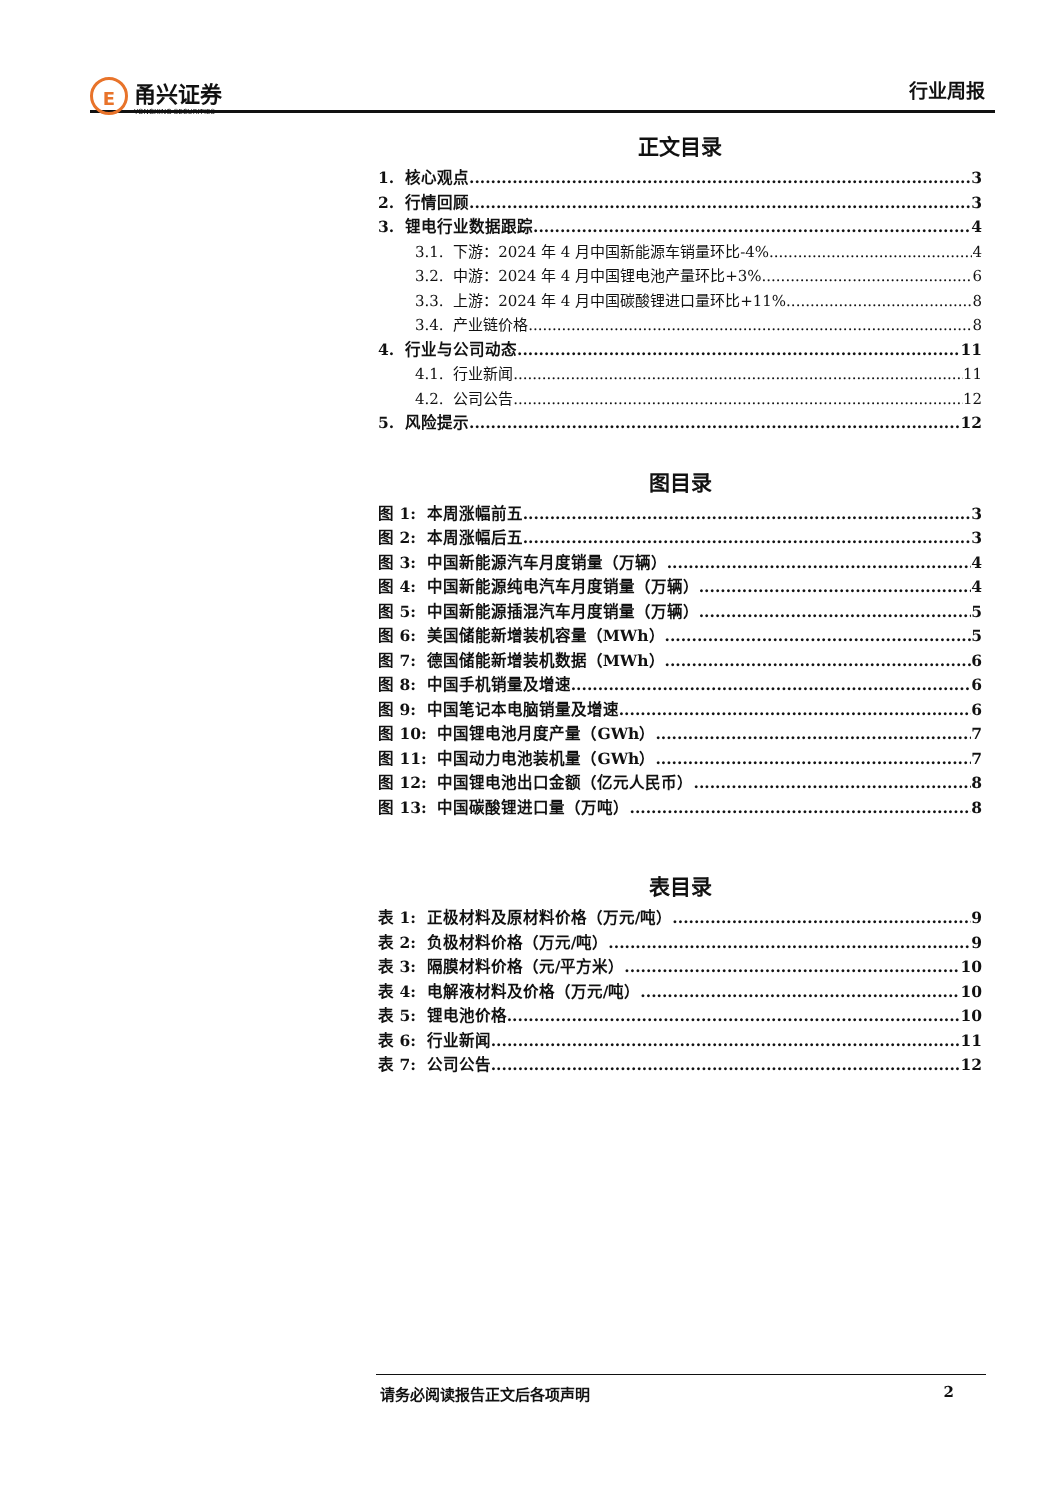E
甬兴证券
YONGXING SECURITIES
行业周报
正文目录
1. 核心观点 3
2. 行情回顾 3
3. 锂电行业数据跟踪 4
3.1. 下游：2024 年 4 月中国新能源车销量环比-4% 4
3.2. 中游：2024 年 4 月中国锂电池产量环比+3% 6
3.3. 上游：2024 年 4 月中国碳酸锂进口量环比+11% 8
3.4. 产业链价格 8
4. 行业与公司动态 11
4.1. 行业新闻 11
4.2. 公司公告 12
5. 风险提示 12
图目录
图 1: 本周涨幅前五 3
图 2: 本周涨幅后五 3
图 3: 中国新能源汽车月度销量（万辆） 4
图 4: 中国新能源纯电汽车月度销量（万辆） 4
图 5: 中国新能源插混汽车月度销量（万辆） 5
图 6: 美国储能新增装机容量（MWh） 5
图 7: 德国储能新增装机数据（MWh） 6
图 8: 中国手机销量及增速 6
图 9: 中国笔记本电脑销量及增速 6
图 10: 中国锂电池月度产量（GWh） 7
图 11: 中国动力电池装机量（GWh） 7
图 12: 中国锂电池出口金额（亿元人民币） 8
图 13: 中国碳酸锂进口量（万吨） 8
表目录
表 1: 正极材料及原材料价格（万元/吨） 9
表 2: 负极材料价格（万元/吨） 9
表 3: 隔膜材料价格（元/平方米） 10
表 4: 电解液材料及价格（万元/吨） 10
表 5: 锂电池价格 10
表 6: 行业新闻 11
表 7: 公司公告 12
请务必阅读报告正文后各项声明 2